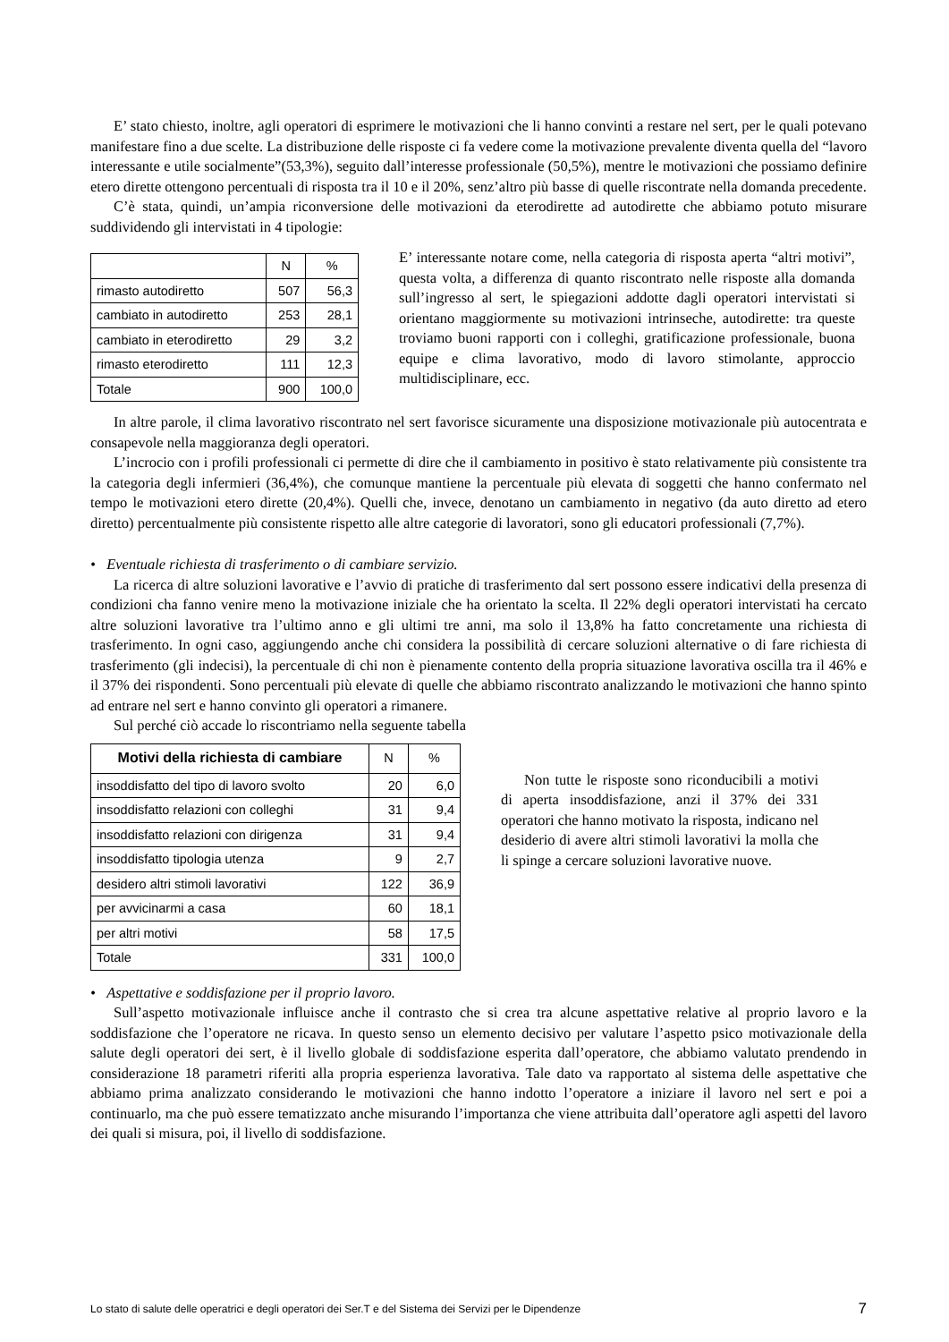E’ stato chiesto, inoltre, agli operatori di esprimere le motivazioni che li hanno convinti a restare nel sert, per le quali potevano manifestare fino a due scelte. La distribuzione delle risposte ci fa vedere come la motivazione prevalente diventa quella del “lavoro interessante e utile socialmente”(53,3%), seguito dall’interesse professionale (50,5%), mentre le motivazioni che possiamo definire etero dirette ottengono percentuali di risposta tra il 10 e il 20%, senz’altro più basse di quelle riscontrate nella domanda precedente.
C’è stata, quindi, un’ampia riconversione delle motivazioni da eterodirette ad autodirette che abbiamo potuto misurare suddividendo gli intervistati in 4 tipologie:
| | N | % |
| --- | --- | --- |
| rimasto autodiretto | 507 | 56,3 |
| cambiato in autodiretto | 253 | 28,1 |
| cambiato in eterodiretto | 29 | 3,2 |
| rimasto eterodiretto | 111 | 12,3 |
| Totale | 900 | 100,0 |
E’ interessante notare come, nella categoria di risposta aperta “altri motivi”, questa volta, a differenza di quanto riscontrato nelle risposte alla domanda sull’ingresso al sert, le spiegazioni addotte dagli operatori intervistati si orientano maggiormente su motivazioni intrinseche, autodirette: tra queste troviamo buoni rapporti con i colleghi, gratificazione professionale, buona equipe e clima lavorativo, modo di lavoro stimolante, approccio multidisciplinare, ecc.
In altre parole, il clima lavorativo riscontrato nel sert favorisce sicuramente una disposizione motivazionale più autocentrata e consapevole nella maggioranza degli operatori.
L’incrocio con i profili professionali ci permette di dire che il cambiamento in positivo è stato relativamente più consistente tra la categoria degli infermieri (36,4%), che comunque mantiene la percentuale più elevata di soggetti che hanno confermato nel tempo le motivazioni etero dirette (20,4%). Quelli che, invece, denotano un cambiamento in negativo (da auto diretto ad etero diretto) percentualmente più consistente rispetto alle altre categorie di lavoratori, sono gli educatori professionali (7,7%).
• Eventuale richiesta di trasferimento o di cambiare servizio.
La ricerca di altre soluzioni lavorative e l’avvio di pratiche di trasferimento dal sert possono essere indicativi della presenza di condizioni cha fanno venire meno la motivazione iniziale che ha orientato la scelta. Il 22% degli operatori intervistati ha cercato altre soluzioni lavorative tra l’ultimo anno e gli ultimi tre anni, ma solo il 13,8% ha fatto concretamente una richiesta di trasferimento. In ogni caso, aggiungendo anche chi considera la possibilità di cercare soluzioni alternative o di fare richiesta di trasferimento (gli indecisi), la percentuale di chi non è pienamente contento della propria situazione lavorativa oscilla tra il 46% e il 37% dei rispondenti. Sono percentuali più elevate di quelle che abbiamo riscontrato analizzando le motivazioni che hanno spinto ad entrare nel sert e hanno convinto gli operatori a rimanere.
Sul perché ciò accade lo riscontriamo nella seguente tabella
| Motivi della richiesta di cambiare | N | % |
| --- | --- | --- |
| insoddisfatto del tipo di lavoro svolto | 20 | 6,0 |
| insoddisfatto relazioni con colleghi | 31 | 9,4 |
| insoddisfatto relazioni con dirigenza | 31 | 9,4 |
| insoddisfatto tipologia utenza | 9 | 2,7 |
| desidero altri stimoli lavorativi | 122 | 36,9 |
| per avvicinarmi a casa | 60 | 18,1 |
| per altri motivi | 58 | 17,5 |
| Totale | 331 | 100,0 |
Non tutte le risposte sono riconducibili a motivi di aperta insoddisfazione, anzi il 37% dei 331 operatori che hanno motivato la risposta, indicano nel desiderio di avere altri stimoli lavorativi la molla che li spinge a cercare soluzioni lavorative nuove.
• Aspettative e soddisfazione per il proprio lavoro.
Sull’aspetto motivazionale influisce anche il contrasto che si crea tra alcune aspettative relative al proprio lavoro e la soddisfazione che l’operatore ne ricava. In questo senso un elemento decisivo per valutare l’aspetto psico motivazionale della salute degli operatori dei sert, è il livello globale di soddisfazione esperita dall’operatore, che abbiamo valutato prendendo in considerazione 18 parametri riferiti alla propria esperienza lavorativa. Tale dato va rapportato al sistema delle aspettative che abbiamo prima analizzato considerando le motivazioni che hanno indotto l’operatore a iniziare il lavoro nel sert e poi a continuarlo, ma che può essere tematizzato anche misurando l’importanza che viene attribuita dall’operatore agli aspetti del lavoro dei quali si misura, poi, il livello di soddisfazione.
Lo stato di salute delle operatrici e degli operatori dei Ser.T e del Sistema dei Servizi per le Dipendenze 7